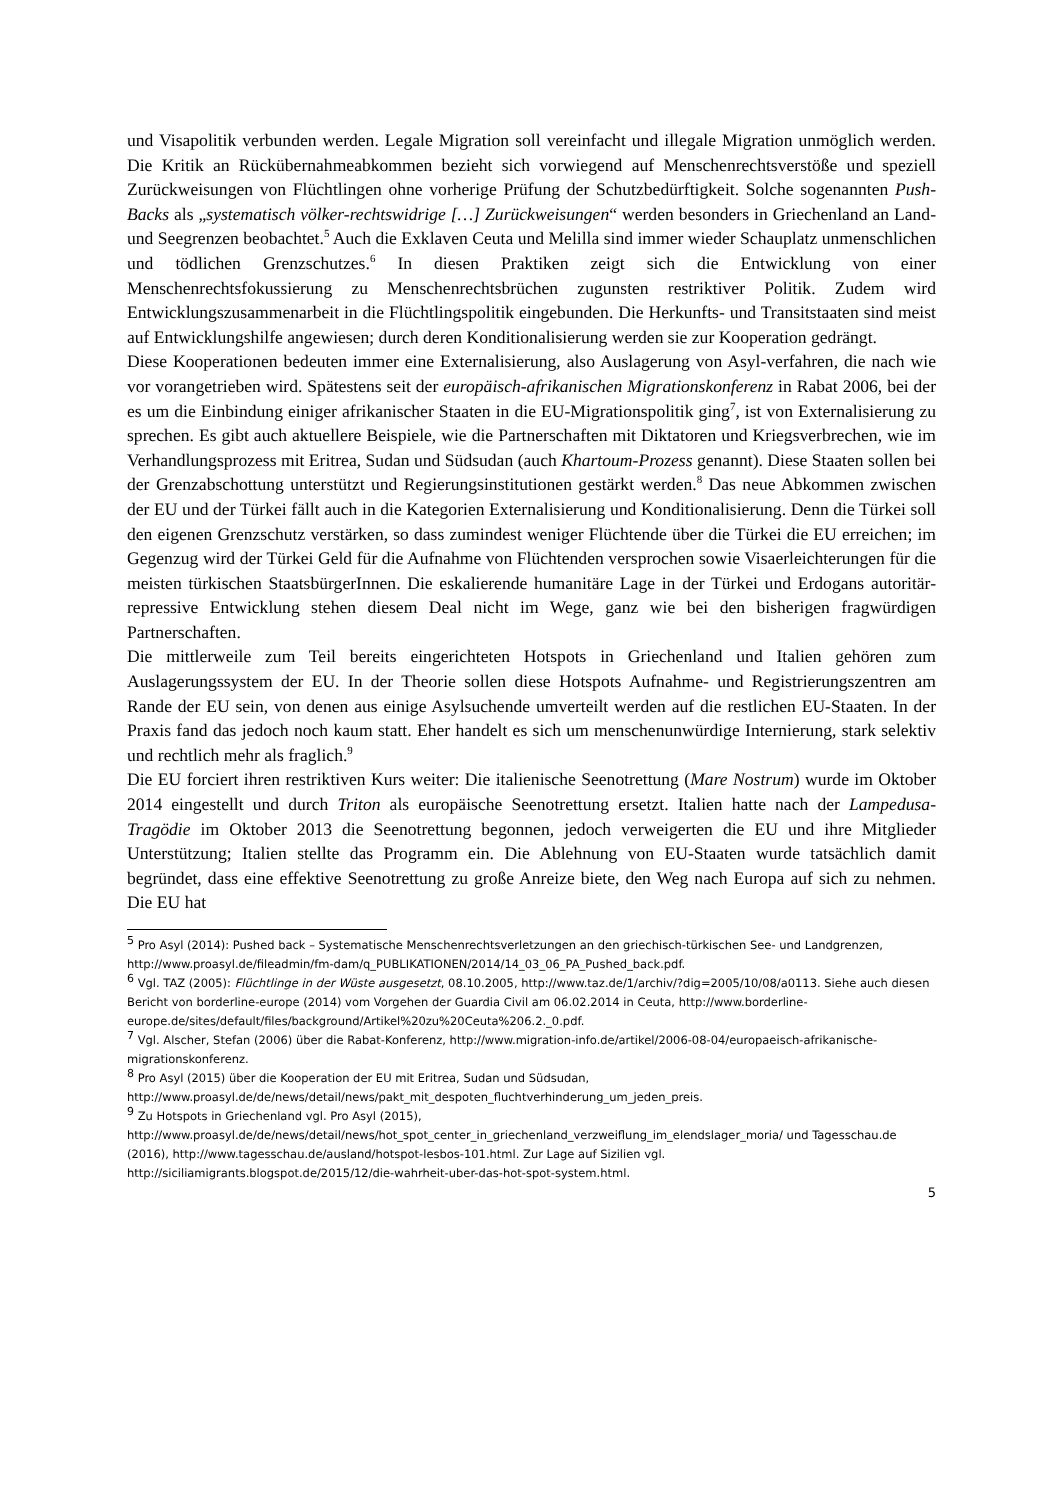und Visapolitik verbunden werden. Legale Migration soll vereinfacht und illegale Migration unmöglich werden. Die Kritik an Rückübernahmeabkommen bezieht sich vorwiegend auf Menschenrechtsverstöße und speziell Zurückweisungen von Flüchtlingen ohne vorherige Prüfung der Schutzbedürftigkeit. Solche sogenannten Push-Backs als „systematisch völker-rechtswidrige […] Zurückweisungen“ werden besonders in Griechenland an Land- und Seegrenzen beobachtet.<sup>5</sup> Auch die Exklaven Ceuta und Melilla sind immer wieder Schauplatz unmenschlichen und tödlichen Grenzschutzes.<sup>6</sup> In diesen Praktiken zeigt sich die Entwicklung von einer Menschenrechtsfokussierung zu Menschenrechtsbrüchen zugunsten restriktiver Politik. Zudem wird Entwicklungszusammenarbeit in die Flüchtlingspolitik eingebunden. Die Herkunfts- und Transitstaaten sind meist auf Entwicklungshilfe angewiesen; durch deren Konditionalisierung werden sie zur Kooperation gedrängt.
Diese Kooperationen bedeuten immer eine Externalisierung, also Auslagerung von Asyl-verfahren, die nach wie vor vorangetrieben wird. Spätestens seit der europäisch-afrikanischen Migrationskonferenz in Rabat 2006, bei der es um die Einbindung einiger afrikanischer Staaten in die EU-Migrationspolitik ging<sup>7</sup>, ist von Externalisierung zu sprechen. Es gibt auch aktuellere Beispiele, wie die Partnerschaften mit Diktatoren und Kriegsverbrechen, wie im Verhandlungsprozess mit Eritrea, Sudan und Südsudan (auch Khartoum-Prozess genannt). Diese Staaten sollen bei der Grenzabschottung unterstützt und Regierungsinstitutionen gestärkt werden.<sup>8</sup> Das neue Abkommen zwischen der EU und der Türkei fällt auch in die Kategorien Externalisierung und Konditionalisierung. Denn die Türkei soll den eigenen Grenzschutz verstärken, so dass zumindest weniger Flüchtende über die Türkei die EU erreichen; im Gegenzug wird der Türkei Geld für die Aufnahme von Flüchtenden versprochen sowie Visaerleichterungen für die meisten türkischen StaatsbürgerInnen. Die eskalierende humanitäre Lage in der Türkei und Erdogans autoritär-repressive Entwicklung stehen diesem Deal nicht im Wege, ganz wie bei den bisherigen fragwürdigen Partnerschaften.
Die mittlerweile zum Teil bereits eingerichteten Hotspots in Griechenland und Italien gehören zum Auslagerungssystem der EU. In der Theorie sollen diese Hotspots Aufnahme- und Registrierungszentren am Rande der EU sein, von denen aus einige Asylsuchende umverteilt werden auf die restlichen EU-Staaten. In der Praxis fand das jedoch noch kaum statt. Eher handelt es sich um menschenunwürdige Internierung, stark selektiv und rechtlich mehr als fraglich.<sup>9</sup>
Die EU forciert ihren restriktiven Kurs weiter: Die italienische Seenotrettung (Mare Nostrum) wurde im Oktober 2014 eingestellt und durch Triton als europäische Seenotrettung ersetzt. Italien hatte nach der Lampedusa-Tragödie im Oktober 2013 die Seenotrettung begonnen, jedoch verweigerten die EU und ihre Mitglieder Unterstützung; Italien stellte das Programm ein. Die Ablehnung von EU-Staaten wurde tatsächlich damit begründet, dass eine effektive Seenotrettung zu große Anreize biete, den Weg nach Europa auf sich zu nehmen. Die EU hat
<sup>5</sup> Pro Asyl (2014): Pushed back – Systematische Menschenrechtsverletzungen an den griechisch-türkischen See- und Landgrenzen, http://www.proasyl.de/fileadmin/fm-dam/q_PUBLIKATIONEN/2014/14_03_06_PA_Pushed_back.pdf.
<sup>6</sup> Vgl. TAZ (2005): Flüchtlinge in der Wüste ausgesetzt, 08.10.2005, http://www.taz.de/1/archiv/?dig=2005/10/08/a0113. Siehe auch diesen Bericht von borderline-europe (2014) vom Vorgehen der Guardia Civil am 06.02.2014 in Ceuta, http://www.borderline-europe.de/sites/default/files/background/Artikel%20zu%20Ceuta%206.2._0.pdf.
<sup>7</sup> Vgl. Alscher, Stefan (2006) über die Rabat-Konferenz, http://www.migration-info.de/artikel/2006-08-04/europaeisch-afrikanische-migrationskonferenz.
<sup>8</sup> Pro Asyl (2015) über die Kooperation der EU mit Eritrea, Sudan und Südsudan, http://www.proasyl.de/de/news/detail/news/pakt_mit_despoten_fluchtverhinderung_um_jeden_preis.
<sup>9</sup> Zu Hotspots in Griechenland vgl. Pro Asyl (2015), http://www.proasyl.de/de/news/detail/news/hot_spot_center_in_griechenland_verzweiflung_im_elendslager_moria/ und Tagesschau.de (2016), http://www.tagesschau.de/ausland/hotspot-lesbos-101.html. Zur Lage auf Sizilien vgl. http://siciliamigrants.blogspot.de/2015/12/die-wahrheit-uber-das-hot-spot-system.html.
5